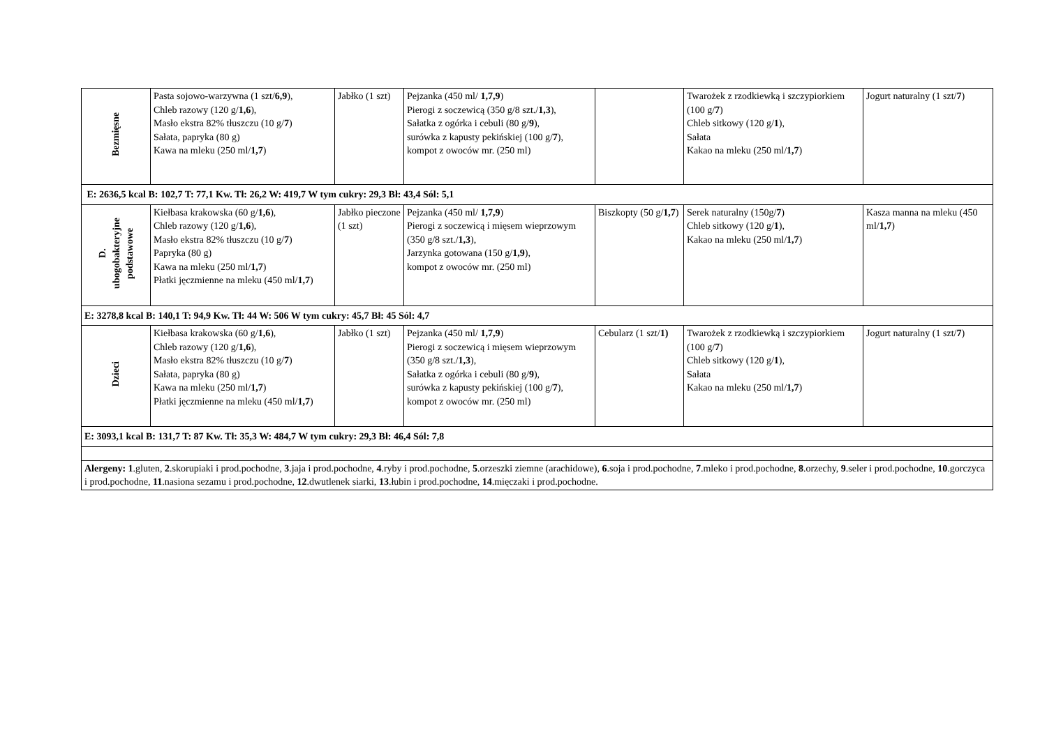| Bezmięsne | Pasta sojowo-warzywna (1 szt/ 6,9 ), Chleb razowy (120 g/ 1,6 ), Masło ekstra 82% tłuszczu (10 g/ 7 ) Sałata, papryka (80 g) Kawa na mleku (250 ml/ 1,7 ) | Jabłko (1 szt) | Pejzanka (450 ml/ 1,7,9 ) Pierogi z soczewicą (350 g/8 szt./ 1,3 ), Sałatka z ogórka i cebuli (80 g/ 9 ), surówka z kapusty pekińskiej (100 g/ 7 ), kompot z owoców mr. (250 ml) | | Twarożek z rzodkiewką i szczypiorkiem (100 g/ 7 ) Chleb sitkowy (120 g/ 1 ), Sałata Kakao na mleku (250 ml/ 1,7 ) | Jogurt naturalny (1 szt/ 7 ) |
| E: 2636,5 kcal B: 102,7 T: 77,1 Kw. Tł: 26,2 W: 419,7 W tym cukry: 29,3 Bł: 43,4 Sól: 5,1 | | | | | | |
| D. ubogobakteryjne podstawowe | Kiełbasa krakowska (60 g/ 1,6 ), Chleb razowy (120 g/ 1,6 ), Masło ekstra 82% tłuszczu (10 g/ 7 ) Papryka (80 g) Kawa na mleku (250 ml/ 1,7 ) Płatki jęczmienne na mleku (450 ml/ 1,7 ) | Jabłko pieczone (1 szt) | Pejzanka (450 ml/ 1,7,9 ) Pierogi z soczewicą i mięsem wieprzowym (350 g/8 szt./ 1,3 ), Jarzynka gotowana (150 g/ 1,9 ), kompot z owoców mr. (250 ml) | Biszkopty (50 g/ 1,7 ) | Serek naturalny (150g/ 7 ) Chleb sitkowy (120 g/ 1 ), Kakao na mleku (250 ml/ 1,7 ) | Kasza manna na mleku (450 ml/ 1,7 ) |
| E: 3278,8 kcal B: 140,1 T: 94,9 Kw. Tł: 44 W: 506 W tym cukry: 45,7 Bł: 45 Sól: 4,7 | | | | | | |
| Dzieci | Kiełbasa krakowska (60 g/ 1,6 ), Chleb razowy (120 g/ 1,6 ), Masło ekstra 82% tłuszczu (10 g/ 7 ) Sałata, papryka (80 g) Kawa na mleku (250 ml/ 1,7 ) Płatki jęczmienne na mleku (450 ml/ 1,7 ) | Jabłko (1 szt) | Pejzanka (450 ml/ 1,7,9 ) Pierogi z soczewicą i mięsem wieprzowym (350 g/8 szt./ 1,3 ), Sałatka z ogórka i cebuli (80 g/ 9 ), surówka z kapusty pekińskiej (100 g/ 7 ), kompot z owoców mr. (250 ml) | Cebularz (1 szt/ 1) | Twarożek z rzodkiewką i szczypiorkiem (100 g/ 7 ) Chleb sitkowy (120 g/ 1 ), Sałata Kakao na mleku (250 ml/ 1,7 ) | Jogurt naturalny (1 szt/ 7 ) |
| E: 3093,1 kcal B: 131,7 T: 87 Kw. Tł: 35,3 W: 484,7 W tym cukry: 29,3 Bł: 46,4 Sól: 7,8 | | | | | | |
| Alergeny: 1 .gluten, 2 .skorupiaki i prod.pochodne, 3 .jaja i prod.pochodne, 4 .ryby i prod.pochodne, 5 .orzeszki ziemne (arachidowe), 6 .soja i prod.pochodne, 7 .mleko i prod.pochodne, 8 .orzechy, 9 .seler i prod.pochodne, 10 .gorczyca i prod.pochodne, 11 .nasiona sezamu i prod.pochodne, 12 .dwutlenek siarki, 13 .łubin i prod.pochodne, 14 .mięczaki i prod.pochodne. | | | | | | |